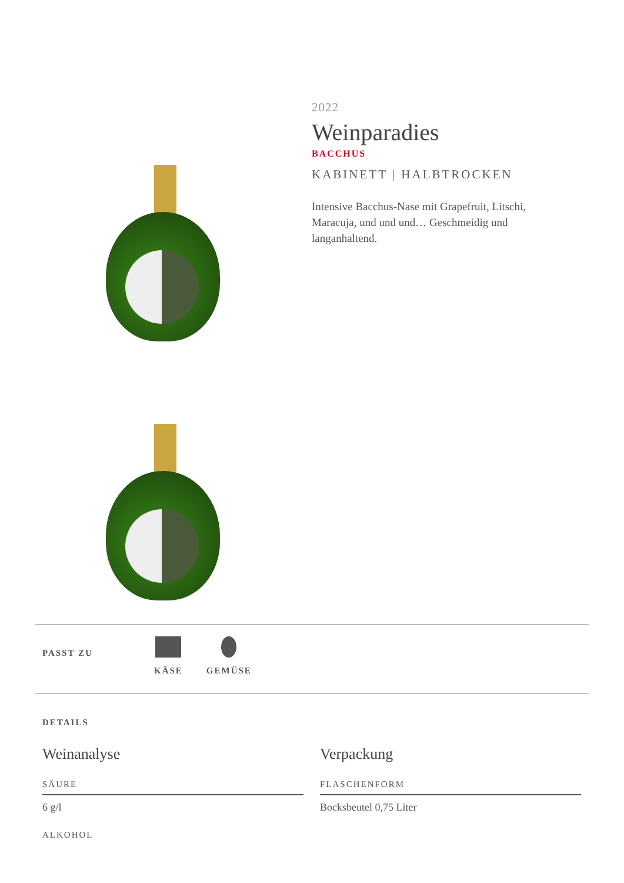2022
Weinparadies
BACCHUS
KABINETT | HALBTROCKEN
Intensive Bacchus-Nase mit Grapefruit, Litschi, Maracuja, und und und… Geschmeidig und langanhaltend.
PASST ZU
KÄSE GEMÜSE
DETAILS
Weinanalyse
SÄURE
6 g/l
ALKOHOL
Verpackung
FLASCHENFORM
Bocksbeutel 0,75 Liter